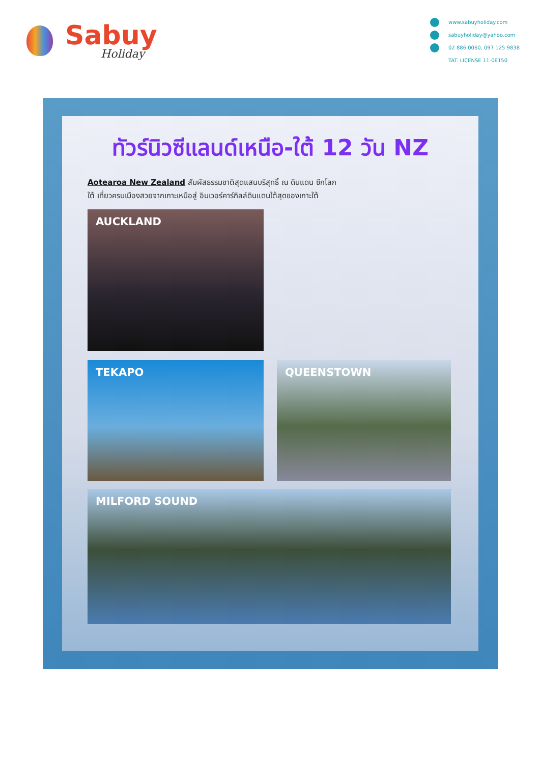Sabuy
Holiday
www.sabuyholiday.com
sabuyholiday@yahoo.com
02 886 0060, 097 125 9838
TAT. LICENSE 11-06150
ทัวร์นิวซีแลนด์เหนือ-ใต้ 12 วัน NZ
Aotearoa New Zealand สัมผัสธรรมชาติสุดแสนบริสุทธิ์ ณ ดินแดน ซีกโลกใต้ เที่ยวครบเมืองสวยจากเกาะเหนือสู่ อินเวอร์คาร์กิลล์ดินแดนใต้สุดของเกาะใต้
AUCKLAND
TEKAPO QUEENSTOWN
MILFORD SOUND